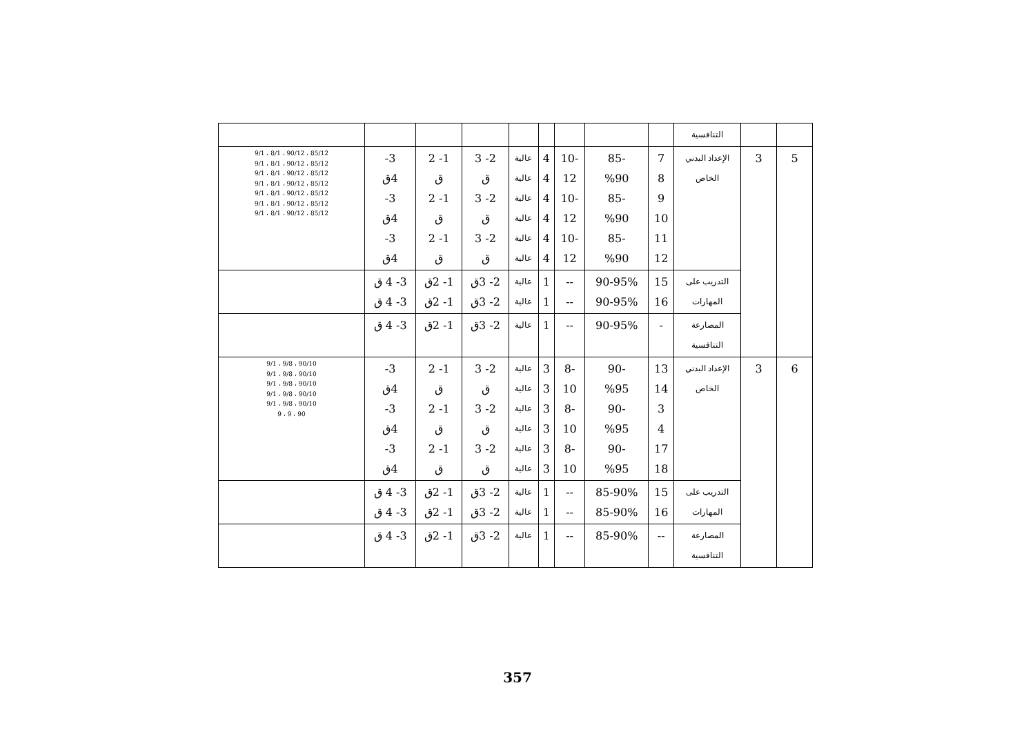| | | التنافسية | | | | | | | | | |
| 5 | 3 | الإعداد البدني الخاص | 7 8 9 10 11 12 | -85 %90 -85 %90 -85 %90 | -10 12 -10 12 -10 12 | 4 4 4 4 4 4 | عالية عالية عالية عالية عالية عالية | 2- 3 ق 2- 3 ق 2- 3 ق | 1- 2 ق 1- 2 ق 1- 2 ق | 3- 4ق 3- 4ق 3- 4ق | 9/1 ، 8/1 ، 90/12 ، 85/12 9/1 ، 8/1 ، 90/12 ، 85/12 9/1 ، 8/1 ، 90/12 ، 85/12 9/1 ، 8/1 ، 90/12 ، 85/12 9/1 ، 8/1 ، 90/12 ، 85/12 9/1 ، 8/1 ، 90/12 ، 85/12 9/1 ، 8/1 ، 90/12 ، 85/12 |
| | | التدريب على المهارات | 15 16 | 90-95% 90-95% | -- -- | 1 1 | عالية عالية | 2- 3ق 2- 3ق | 1- 2ق 1- 2ق | 3- 4 ق 3- 4 ق | |
| | | المصارعة التنافسية | - | 90-95% | -- | 1 | عالية | 2- 3ق | 1- 2ق | 3- 4 ق | |
| 6 | 3 | الإعداد البدني الخاص | 13 14 3 4 17 18 | -90 %95 -90 %95 -90 %95 | -8 10 -8 10 -8 10 | 3 3 3 3 3 3 | عالية عالية عالية عالية عالية عالية | 2- 3 ق 2- 3 ق 2- 3 ق | 1- 2 ق 1- 2 ق 1- 2 ق | 3- 4ق 3- 4ق 3- 4ق | 9/1 ، 9/8 ، 90/10 9/1 ، 9/8 ، 90/10 9/1 ، 9/8 ، 90/10 9/1 ، 9/8 ، 90/10 9/1 ، 9/8 ، 90/10 9 ، 9 ، 90 |
| | | التدريب على المهارات | 15 16 | 85-90% 85-90% | -- -- | 1 1 | عالية عالية | 2- 3ق 2- 3ق | 1- 2ق 1- 2ق | 3- 4 ق 3- 4 ق | |
| | | المصارعة التنافسية | -- | 85-90% | -- | 1 | عالية | 2- 3ق | 1- 2ق | 3- 4 ق | |
357